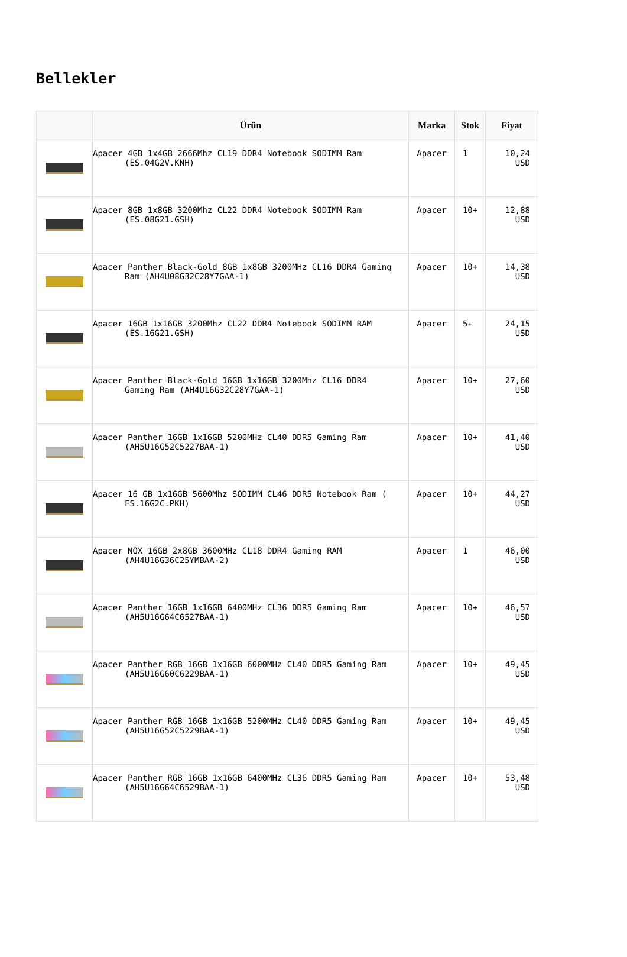Bellekler
| | Ürün | Marka | Stok | Fiyat |
| --- | --- | --- | --- | --- |
| | Apacer 4GB 1x4GB 2666Mhz CL19 DDR4 Notebook SODIMM Ram (ES.04G2V.KNH) | Apacer | 1 | 10,24 USD |
| | Apacer 8GB 1x8GB 3200Mhz CL22 DDR4 Notebook SODIMM Ram (ES.08G21.GSH) | Apacer | 10+ | 12,88 USD |
| | Apacer Panther Black-Gold 8GB 1x8GB 3200MHz CL16 DDR4 Gaming Ram (AH4U08G32C28Y7GAA-1) | Apacer | 10+ | 14,38 USD |
| | Apacer 16GB 1x16GB 3200Mhz CL22 DDR4 Notebook SODIMM RAM (ES.16G21.GSH) | Apacer | 5+ | 24,15 USD |
| | Apacer Panther Black-Gold 16GB 1x16GB 3200Mhz CL16 DDR4 Gaming Ram (AH4U16G32C28Y7GAA-1) | Apacer | 10+ | 27,60 USD |
| | Apacer Panther 16GB 1x16GB 5200MHz CL40 DDR5 Gaming Ram (AH5U16G52C5227BAA-1) | Apacer | 10+ | 41,40 USD |
| | Apacer 16 GB 1x16GB 5600Mhz SODIMM CL46 DDR5 Notebook Ram ( FS.16G2C.PKH) | Apacer | 10+ | 44,27 USD |
| | Apacer NOX 16GB 2x8GB 3600MHz CL18 DDR4 Gaming RAM (AH4U16G36C25YMBAA-2) | Apacer | 1 | 46,00 USD |
| | Apacer Panther 16GB 1x16GB 6400MHz CL36 DDR5 Gaming Ram (AH5U16G64C6527BAA-1) | Apacer | 10+ | 46,57 USD |
| | Apacer Panther RGB 16GB 1x16GB 6000MHz CL40 DDR5 Gaming Ram (AH5U16G60C6229BAA-1) | Apacer | 10+ | 49,45 USD |
| | Apacer Panther RGB 16GB 1x16GB 5200MHz CL40 DDR5 Gaming Ram (AH5U16G52C5229BAA-1) | Apacer | 10+ | 49,45 USD |
| | Apacer Panther RGB 16GB 1x16GB 6400MHz CL36 DDR5 Gaming Ram (AH5U16G64C6529BAA-1) | Apacer | 10+ | 53,48 USD |